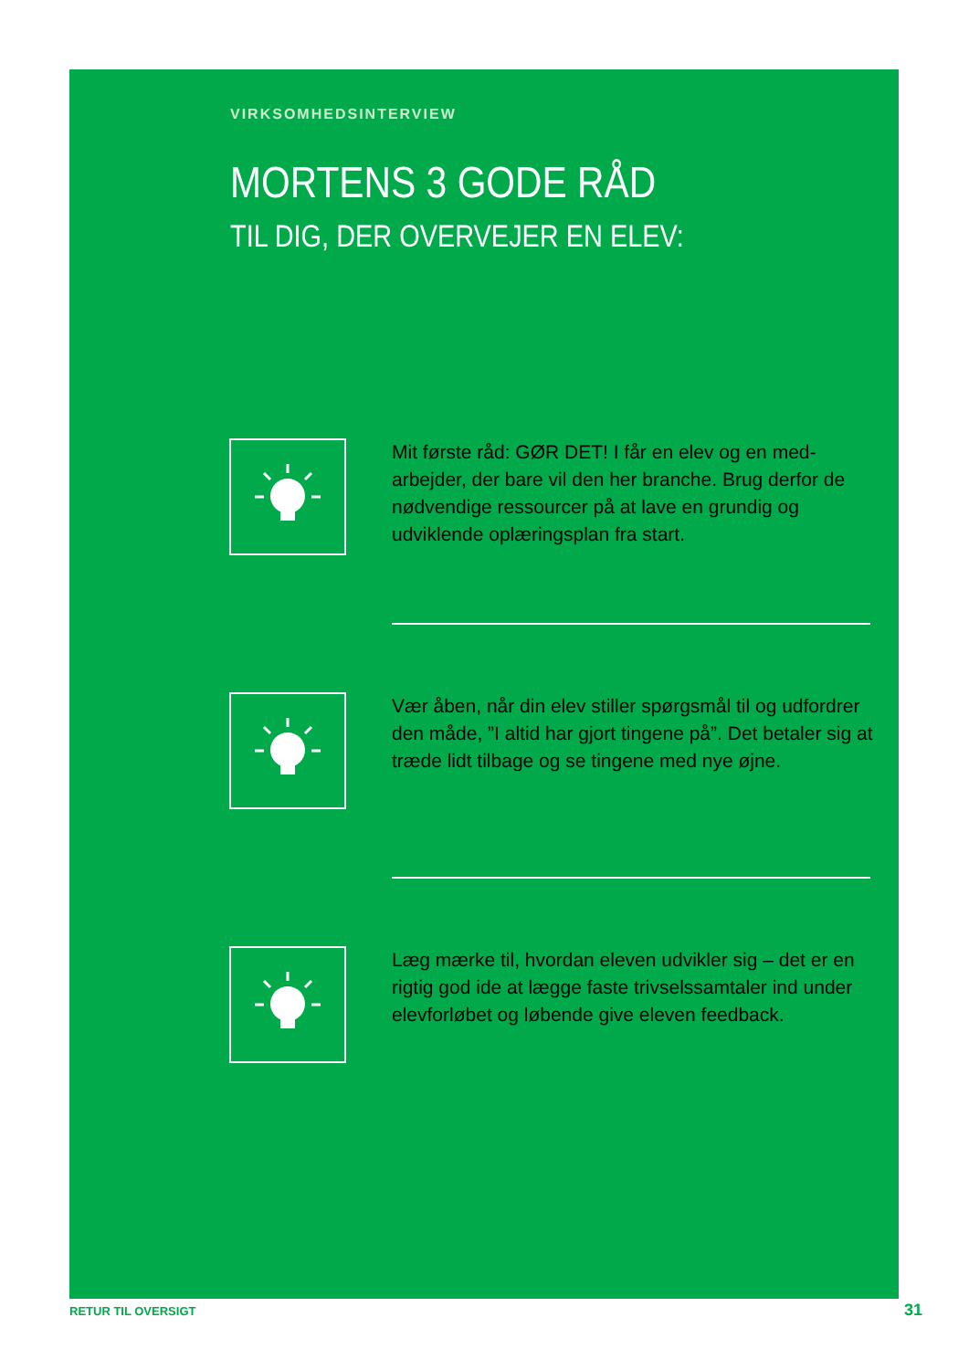VIRKSOMHEDSINTERVIEW
MORTENS 3 GODE RÅD
TIL DIG, DER OVERVEJER EN ELEV:
Mit første råd: GØR DET! I får en elev og en med-arbejder, der bare vil den her branche. Brug derfor de nødvendige ressourcer på at lave en grundig og udviklende oplæringsplan fra start.
Vær åben, når din elev stiller spørgsmål til og udfordrer den måde, ”I altid har gjort tingene på”. Det betaler sig at træde lidt tilbage og se tingene med nye øjne.
Læg mærke til, hvordan eleven udvikler sig – det er en rigtig god ide at lægge faste trivselssamtaler ind under elevforløbet og løbende give eleven feedback.
RETUR TIL OVERSIGT 31